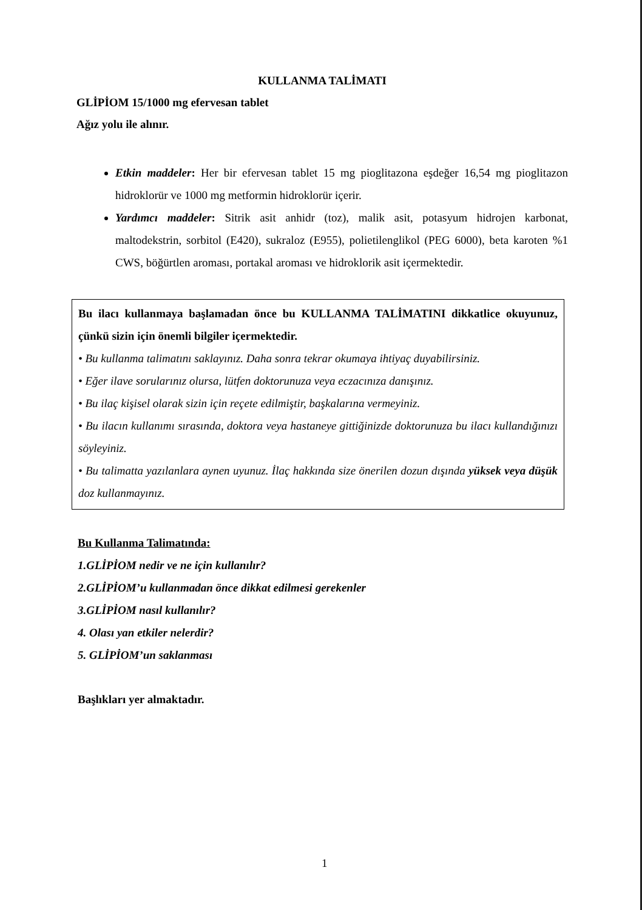KULLANMA TALİMATI
GLİPİOM 15/1000 mg efervesan tablet
Ağız yolu ile alınır.
Etkin maddeler: Her bir efervesan tablet 15 mg pioglitazona eşdeğer 16,54 mg pioglitazon hidroklorür ve 1000 mg metformin hidroklorür içerir.
Yardımcı maddeler: Sitrik asit anhidr (toz), malik asit, potasyum hidrojen karbonat, maltodekstrin, sorbitol (E420), sukraloz (E955), polietilenglikol (PEG 6000), beta karoten %1 CWS, böğürtlen aroması, portakal aroması ve hidroklorik asit içermektedir.
Bu ilacı kullanmaya başlamadan önce bu KULLANMA TALİMATINI dikkatlice okuyunuz, çünkü sizin için önemli bilgiler içermektedir.
• Bu kullanma talimatını saklayınız. Daha sonra tekrar okumaya ihtiyaç duyabilirsiniz.
• Eğer ilave sorularınız olursa, lütfen doktorunuza veya eczacınıza danışınız.
• Bu ilaç kişisel olarak sizin için reçete edilmiştir, başkalarına vermeyiniz.
• Bu ilacın kullanımı sırasında, doktora veya hastaneye gittiğinizde doktorunuza bu ilacı kullandığınızı söyleyiniz.
• Bu talimatta yazılanlara aynen uyunuz. İlaç hakkında size önerilen dozun dışında yüksek veya düşük doz kullanmayınız.
Bu Kullanma Talimatında:
1.GLİPİOM nedir ve ne için kullanılır?
2.GLİPİOM’u kullanmadan önce dikkat edilmesi gerekenler
3.GLİPİOM nasıl kullanılır?
4. Olası yan etkiler nelerdir?
5. GLİPİOM’un saklanması
Başlıkları yer almaktadır.
1